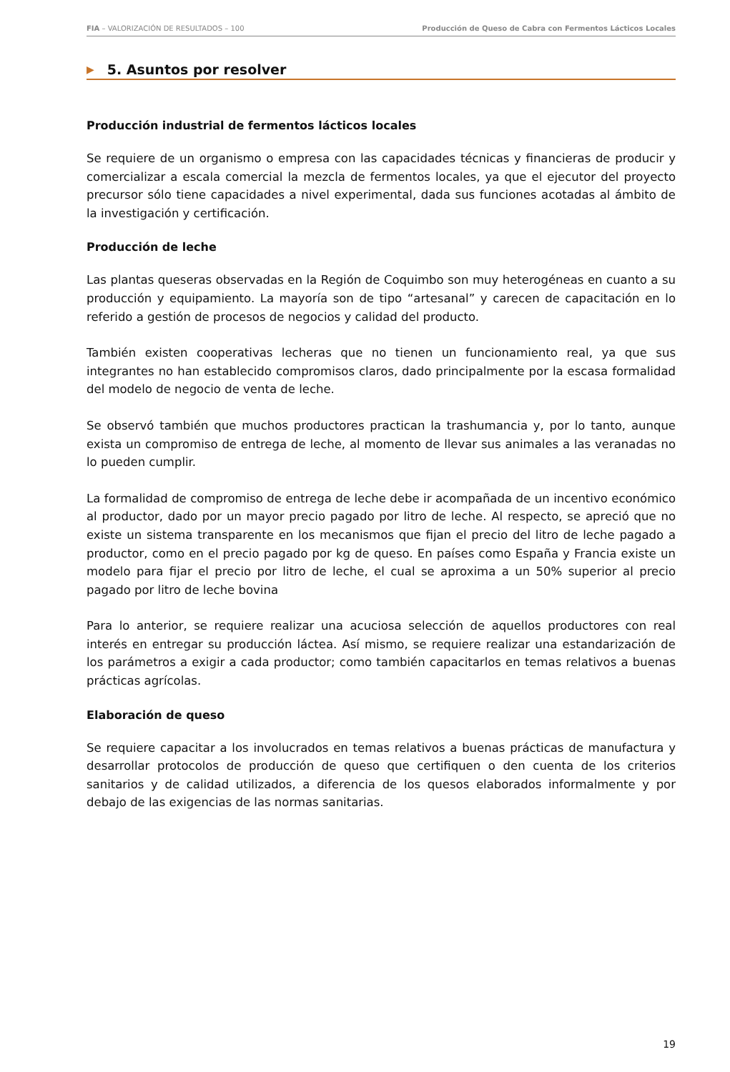FIA – VALORIZACIÓN DE RESULTADOS – 100 Producción de Queso de Cabra con Fermentos Lácticos Locales
▶ 5. Asuntos por resolver
Producción industrial de fermentos lácticos locales
Se requiere de un organismo o empresa con las capacidades técnicas y financieras de producir y comercializar a escala comercial la mezcla de fermentos locales, ya que el ejecutor del proyecto precursor sólo tiene capacidades a nivel experimental, dada sus funciones acotadas al ámbito de la investigación y certificación.
Producción de leche
Las plantas queseras observadas en la Región de Coquimbo son muy heterogéneas en cuanto a su producción y equipamiento. La mayoría son de tipo “artesanal” y carecen de capacitación en lo referido a gestión de procesos de negocios y calidad del producto.
También existen cooperativas lecheras que no tienen un funcionamiento real, ya que sus integrantes no han establecido compromisos claros, dado principalmente por la escasa formalidad del modelo de negocio de venta de leche.
Se observó también que muchos productores practican la trashumancia y, por lo tanto, aunque exista un compromiso de entrega de leche, al momento de llevar sus animales a las veranadas no lo pueden cumplir.
La formalidad de compromiso de entrega de leche debe ir acompañada de un incentivo económico al productor, dado por un mayor precio pagado por litro de leche. Al respecto, se apreció que no existe un sistema transparente en los mecanismos que fijan el precio del litro de leche pagado a productor, como en el precio pagado por kg de queso. En países como España y Francia existe un modelo para fijar el precio por litro de leche, el cual se aproxima a un 50% superior al precio pagado por litro de leche bovina
Para lo anterior, se requiere realizar una acuciosa selección de aquellos productores con real interés en entregar su producción láctea. Así mismo, se requiere realizar una estandarización de los parámetros a exigir a cada productor; como también capacitarlos en temas relativos a buenas prácticas agrícolas.
Elaboración de queso
Se requiere capacitar a los involucrados en temas relativos a buenas prácticas de manufactura y desarrollar protocolos de producción de queso que certifiquen o den cuenta de los criterios sanitarios y de calidad utilizados, a diferencia de los quesos elaborados informalmente y por debajo de las exigencias de las normas sanitarias.
19